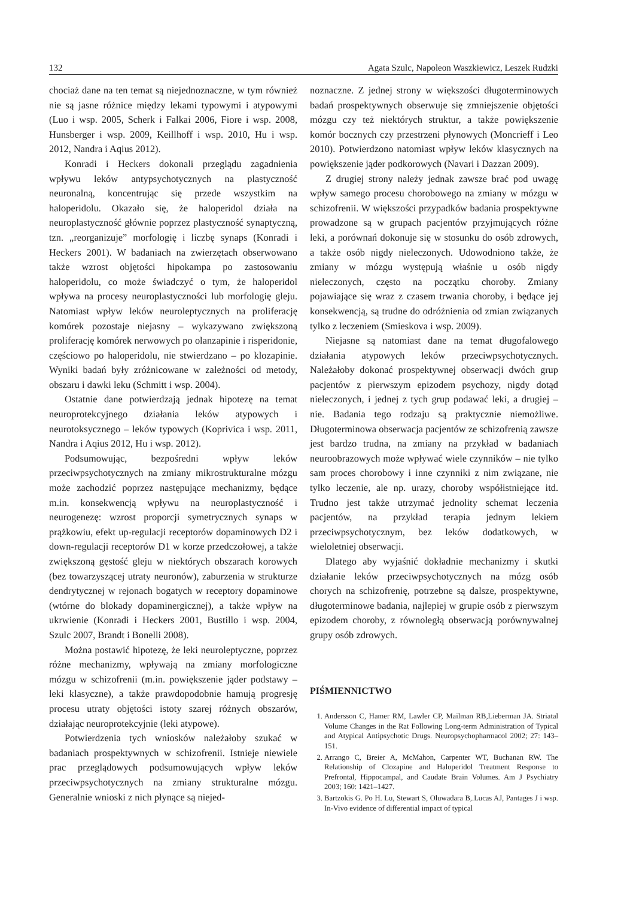132 Agata Szulc, Napoleon Waszkiewicz, Leszek Rudzki
chociaż dane na ten temat są niejednoznaczne, w tym również nie są jasne różnice między lekami typowymi i atypowymi (Luo i wsp. 2005, Scherk i Falkai 2006, Fiore i wsp. 2008, Hunsberger i wsp. 2009, Keillhoff i wsp. 2010, Hu i wsp. 2012, Nandra i Aqius 2012).
Konradi i Heckers dokonali przeglądu zagadnienia wpływu leków antypsychotycznych na plastyczność neuronalną, koncentrując się przede wszystkim na haloperidolu. Okazało się, że haloperidol działa na neuroplastyczność głównie poprzez plastyczność synaptyczną, tzn. „reorganizuje” morfologię i liczbę synaps (Konradi i Heckers 2001). W badaniach na zwierzętach obserwowano także wzrost objętości hipokampa po zastosowaniu haloperidolu, co może świadczyć o tym, że haloperidol wpływa na procesy neuroplastyczności lub morfologię gleju. Natomiast wpływ leków neuroleptycznych na proliferację komórek pozostaje niejasny – wykazywano zwiększoną proliferację komórek nerwowych po olanzapinie i risperidonie, częściowo po haloperidolu, nie stwierdzano – po klozapinie. Wyniki badań były zróżnicowane w zależności od metody, obszaru i dawki leku (Schmitt i wsp. 2004).
Ostatnie dane potwierdzają jednak hipotezę na temat neuroprotekcyjnego działania leków atypowych i neurotoksycznego – leków typowych (Koprivica i wsp. 2011, Nandra i Aqius 2012, Hu i wsp. 2012).
Podsumowując, bezpośredni wpływ leków przeciwpsychotycznych na zmiany mikrostrukturalne mózgu może zachodzić poprzez następujące mechanizmy, będące m.in. konsekwencją wpływu na neuroplastyczność i neurogenezę: wzrost proporcji symetrycznych synaps w prążkowiu, efekt up-regulacji receptorów dopaminowych D2 i down-regulacji receptorów D1 w korze przedczołowej, a także zwiększoną gęstość gleju w niektórych obszarach korowych (bez towarzyszącej utraty neuronów), zaburzenia w strukturze dendrytycznej w rejonach bogatych w receptory dopaminowe (wtórne do blokady dopaminergicznej), a także wpływ na ukrwienie (Konradi i Heckers 2001, Bustillo i wsp. 2004, Szulc 2007, Brandt i Bonelli 2008).
Można postawić hipotezę, że leki neuroleptyczne, poprzez różne mechanizmy, wpływają na zmiany morfologiczne mózgu w schizofrenii (m.in. powiększenie jąder podstawy – leki klasyczne), a także prawdopodobnie hamują progresję procesu utraty objętości istoty szarej różnych obszarów, działając neuroprotekcyjnie (leki atypowe).
Potwierdzenia tych wniosków należałoby szukać w badaniach prospektywnych w schizofrenii. Istnieje niewiele prac przeglądowych podsumowujących wpływ leków przeciwpsychotycznych na zmiany strukturalne mózgu. Generalnie wnioski z nich płynące są niejed-
noznaczne. Z jednej strony w większości długoterminowych badań prospektywnych obserwuje się zmniejszenie objętości mózgu czy też niektórych struktur, a także powiększenie komór bocznych czy przestrzeni płynowych (Moncrieff i Leo 2010). Potwierdzono natomiast wpływ leków klasycznych na powiększenie jąder podkorowych (Navari i Dazzan 2009).
Z drugiej strony należy jednak zawsze brać pod uwagę wpływ samego procesu chorobowego na zmiany w mózgu w schizofrenii. W większości przypadków badania prospektywne prowadzone są w grupach pacjentów przyjmujących różne leki, a porównań dokonuje się w stosunku do osób zdrowych, a także osób nigdy nieleczonych. Udowodniono także, że zmiany w mózgu występują właśnie u osób nigdy nieleczonych, często na początku choroby. Zmiany pojawiające się wraz z czasem trwania choroby, i będące jej konsekwencją, są trudne do odróżnienia od zmian związanych tylko z leczeniem (Smieskova i wsp. 2009).
Niejasne są natomiast dane na temat długofalowego działania atypowych leków przeciwpsychotycznych. Należałoby dokonać prospektywnej obserwacji dwóch grup pacjentów z pierwszym epizodem psychozy, nigdy dotąd nieleczonych, i jednej z tych grup podawać leki, a drugiej – nie. Badania tego rodzaju są praktycznie niemożliwe. Długoterminowa obserwacja pacjentów ze schizofrenią zawsze jest bardzo trudna, na zmiany na przykład w badaniach neuroobrazowych może wpływać wiele czynników – nie tylko sam proces chorobowy i inne czynniki z nim związane, nie tylko leczenie, ale np. urazy, choroby współistniejące itd. Trudno jest także utrzymać jednolity schemat leczenia pacjentów, na przykład terapia jednym lekiem przeciwpsychotycznym, bez leków dodatkowych, w wieloletniej obserwacji.
Dlatego aby wyjaśnić dokładnie mechanizmy i skutki działanie leków przeciwpsychotycznych na mózg osób chorych na schizofrenię, potrzebne są dalsze, prospektywne, długoterminowe badania, najlepiej w grupie osób z pierwszym epizodem choroby, z równoległą obserwacją porównywalnej grupy osób zdrowych.
PIŚMIENNICTWO
1. Andersson C, Hamer RM, Lawler CP, Mailman RB,Lieberman JA. Striatal Volume Changes in the Rat Following Long-term Administration of Typical and Atypical Antipsychotic Drugs. Neuropsychopharmacol 2002; 27: 143–151.
2. Arrango C, Breier A, McMahon, Carpenter WT, Buchanan RW. The Relationship of Clozapine and Haloperidol Treatment Response to Prefrontal, Hippocampal, and Caudate Brain Volumes. Am J Psychiatry 2003; 160: 1421–1427.
3. Bartzokis G. Po H. Lu, Stewart S, Oluwadara B,.Lucas AJ, Pantages J i wsp. In-Vivo evidence of differential impact of typical